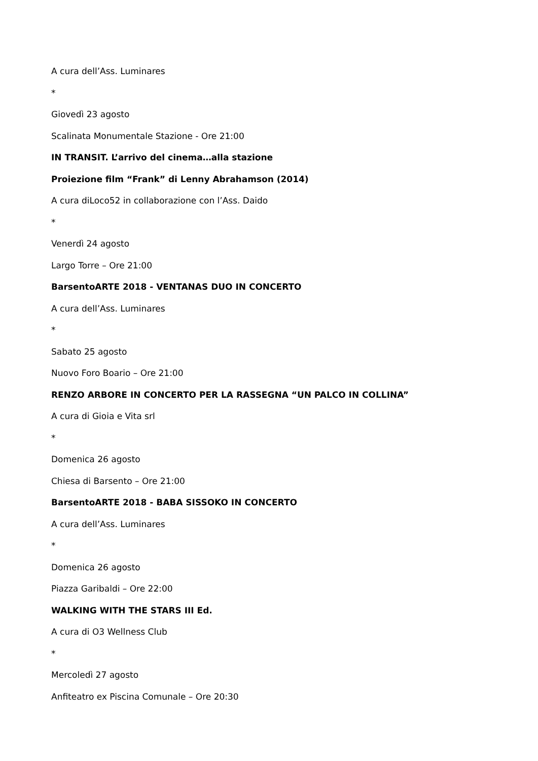A cura dell’Ass. Luminares
*
Giovedì 23 agosto
Scalinata Monumentale Stazione - Ore 21:00
IN TRANSIT. L’arrivo del cinema…alla stazione
Proiezione film “Frank” di Lenny Abrahamson (2014)
A cura diLoco52 in collaborazione con l’Ass. Daido
*
Venerdì 24 agosto
Largo Torre – Ore 21:00
BarsentoARTE 2018 - VENTANAS DUO IN CONCERTO
A cura dell’Ass. Luminares
*
Sabato 25 agosto
Nuovo Foro Boario – Ore 21:00
RENZO ARBORE IN CONCERTO PER LA RASSEGNA “UN PALCO IN COLLINA”
A cura di Gioia e Vita srl
*
Domenica 26 agosto
Chiesa di Barsento – Ore 21:00
BarsentoARTE 2018 - BABA SISSOKO IN CONCERTO
A cura dell’Ass. Luminares
*
Domenica 26 agosto
Piazza Garibaldi – Ore 22:00
WALKING WITH THE STARS III Ed.
A cura di O3 Wellness Club
*
Mercoledì 27 agosto
Anfiteatro ex Piscina Comunale – Ore 20:30